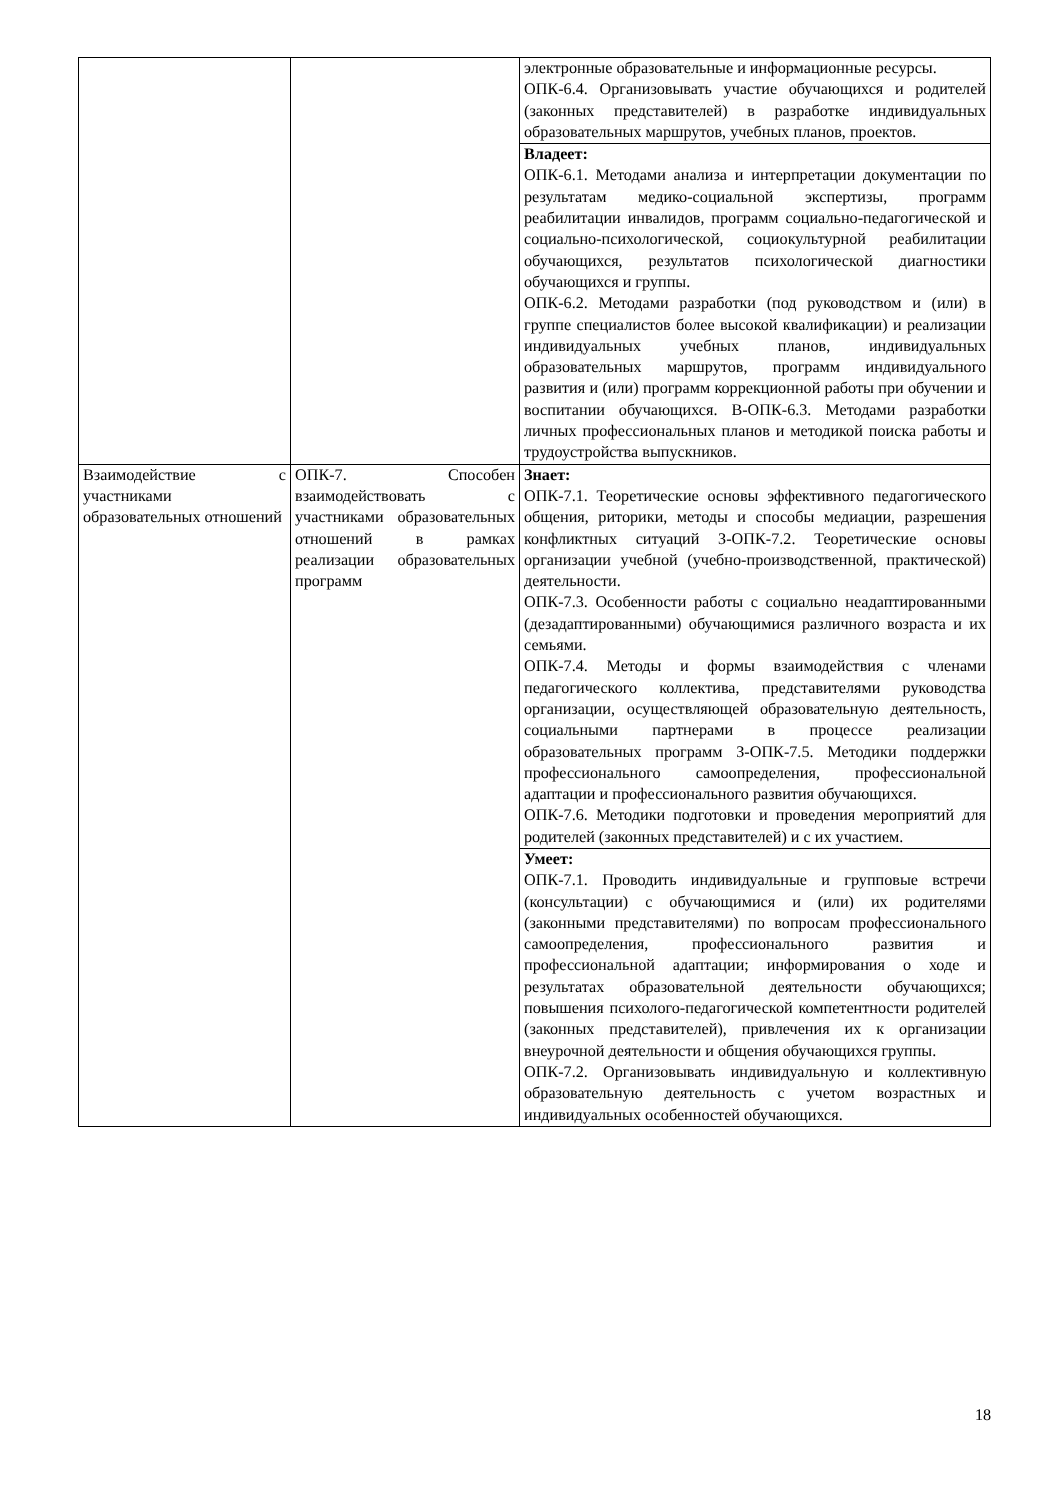| | | электронные образовательные и информационные ресурсы. ОПК-6.4. Организовывать участие обучающихся и родителей (законных представителей) в разработке индивидуальных образовательных маршрутов, учебных планов, проектов. |
| | | Владеет: ОПК-6.1. Методами анализа и интерпретации документации по результатам медико-социальной экспертизы, программ реабилитации инвалидов, программ социально-педагогической и социально-психологической, социокультурной реабилитации обучающихся, результатов психологической диагностики обучающихся и группы. ОПК-6.2. Методами разработки (под руководством и (или) в группе специалистов более высокой квалификации) и реализации индивидуальных учебных планов, индивидуальных образовательных маршрутов, программ индивидуального развития и (или) программ коррекционной работы при обучении и воспитании обучающихся. В-ОПК-6.3. Методами разработки личных профессиональных планов и методикой поиска работы и трудоустройства выпускников. |
| Взаимодействие с участниками образовательных отношений | ОПК-7. Способен взаимодействовать с участниками образовательных отношений в рамках реализации образовательных программ | Знает: ОПК-7.1. Теоретические основы эффективного педагогического общения, риторики, методы и способы медиации, разрешения конфликтных ситуаций З-ОПК-7.2. Теоретические основы организации учебной (учебно-производственной, практической) деятельности. ОПК-7.3. Особенности работы с социально неадаптированными (дезадаптированными) обучающимися различного возраста и их семьями. ОПК-7.4. Методы и формы взаимодействия с членами педагогического коллектива, представителями руководства организации, осуществляющей образовательную деятельность, социальными партнерами в процессе реализации образовательных программ З-ОПК-7.5. Методики поддержки профессионального самоопределения, профессиональной адаптации и профессионального развития обучающихся. ОПК-7.6. Методики подготовки и проведения мероприятий для родителей (законных представителей) и с их участием. |
| | | Умеет: ОПК-7.1. Проводить индивидуальные и групповые встречи (консультации) с обучающимися и (или) их родителями (законными представителями) по вопросам профессионального самоопределения, профессионального развития и профессиональной адаптации; информирования о ходе и результатах образовательной деятельности обучающихся; повышения психолого-педагогической компетентности родителей (законных представителей), привлечения их к организации внеурочной деятельности и общения обучающихся группы. ОПК-7.2. Организовывать индивидуальную и коллективную образовательную деятельность с учетом возрастных и индивидуальных особенностей обучающихся. |
18